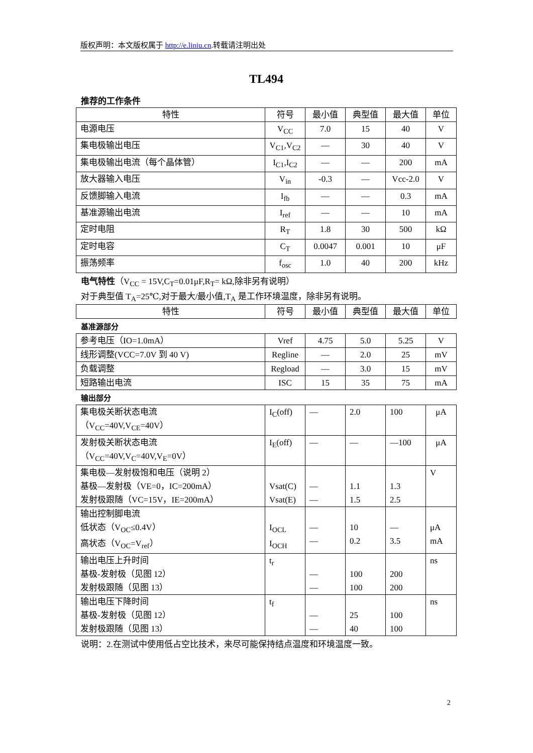版权声明：本文版权属于 http://e.liniu.cn.转载请注明出处
TL494
推荐的工作条件
| 特性 | 符号 | 最小值 | 典型值 | 最大值 | 单位 |
| --- | --- | --- | --- | --- | --- |
| 电源电压 | V<sub>CC</sub> | 7.0 | 15 | 40 | V |
| 集电极输出电压 | V<sub>C1</sub>,V<sub>C2</sub> | — | 30 | 40 | V |
| 集电极输出电流（每个晶体管） | I<sub>C1</sub>,I<sub>C2</sub> | — | — | 200 | mA |
| 放大器输入电压 | V<sub>in</sub> | -0.3 | — | Vcc-2.0 | V |
| 反馈脚输入电流 | I<sub>fb</sub> | — | — | 0.3 | mA |
| 基准源输出电流 | I<sub>ref</sub> | — | — | 10 | mA |
| 定时电阻 | R<sub>T</sub> | 1.8 | 30 | 500 | kΩ |
| 定时电容 | C<sub>T</sub> | 0.0047 | 0.001 | 10 | μF |
| 振荡频率 | f<sub>osc</sub> | 1.0 | 40 | 200 | kHz |
电气特性（V<sub>CC</sub> = 15V,C<sub>T</sub>=0.01μF,R<sub>T</sub>= kΩ,除非另有说明）
对于典型值 T<sub>A</sub>=25℃,对于最大/最小值,T<sub>A</sub> 是工作环境温度，除非另有说明。
| 特性 | 符号 | 最小值 | 典型值 | 最大值 | 单位 |
| --- | --- | --- | --- | --- | --- |
基准源部分
| 参考电压（IO=1.0mA） | Vref | 4.75 | 5.0 | 5.25 | V |
| 线形调整(VCC=7.0V 到 40 V) | Regline | — | 2.0 | 25 | mV |
| 负载调整 | Regload | — | 3.0 | 15 | mV |
| 短路输出电流 | ISC | 15 | 35 | 75 | mA |
输出部分
| 集电极关断状态电流 （V<sub>CC</sub>=40V,V<sub>CE</sub>=40V） | I<sub>C</sub>(off) | — | 2.0 | 100 | μA |
| 发射极关断状态电流 （V<sub>CC</sub>=40V,V<sub>C</sub>=40V,V<sub>E</sub>=0V） | I<sub>E</sub>(off) | — | — | —100 | μA |
| 集电极—发射极饱和电压（说明 2） 基极—发射极（VE=0，IC=200mA） 发射极跟随（VC=15V，IE=200mA） | Vsat(C) Vsat(E) | — — | 1.1 1.5 | 1.3 2.5 | V |
| 输出控制脚电流 低状态（V<sub>OC</sub>≤0.4V） 高状态（V<sub>OC</sub>=V<sub>ref</sub>） | I<sub>OCL</sub> I<sub>OCH</sub> | — — | 10 0.2 | — 3.5 | μA mA |
| 输出电压上升时间 基极-发射极（见图 12） 发射极跟随（见图 13） | t<sub>r</sub> | — — | 100 100 | 200 200 | ns |
| 输出电压下降时间 基极-发射极（见图 12） 发射极跟随（见图 13） | t<sub>f</sub> | — — | 25 40 | 100 100 | ns |
说明：2.在测试中使用低占空比技术，来尽可能保持结点温度和环境温度一致。
2